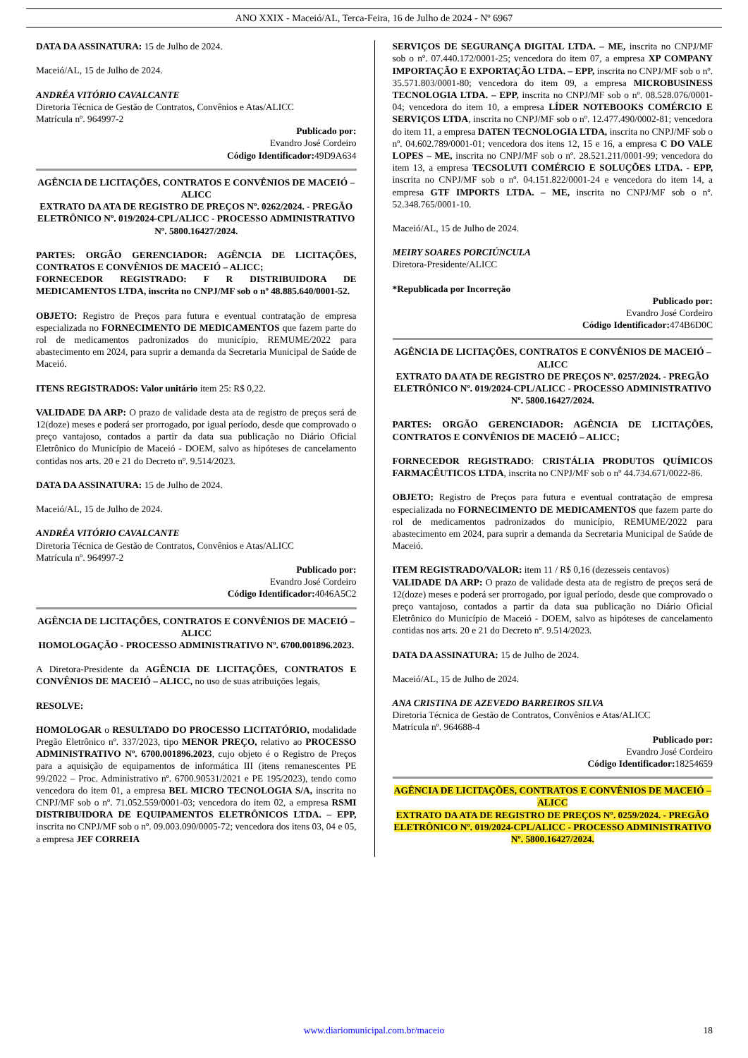ANO XXIX - Maceió/AL, Terca-Feira, 16 de Julho de 2024 - Nº 6967
DATA DA ASSINATURA: 15 de Julho de 2024.
Maceió/AL, 15 de Julho de 2024.
ANDRÉA VITÓRIO CAVALCANTE
Diretoria Técnica de Gestão de Contratos, Convênios e Atas/ALICC
Matrícula nº. 964997-2
Publicado por:
Evandro José Cordeiro
Código Identificador: 49D9A634
AGÊNCIA DE LICITAÇÕES, CONTRATOS E CONVÊNIOS DE MACEIÓ – ALICC
EXTRATO DA ATA DE REGISTRO DE PREÇOS Nº. 0262/2024. - PREGÃO ELETRÔNICO Nº. 019/2024-CPL/ALICC - PROCESSO ADMINISTRATIVO Nº. 5800.16427/2024.
PARTES: ORGÃO GERENCIADOR: AGÊNCIA DE LICITAÇÕES, CONTRATOS E CONVÊNIOS DE MACEIÓ – ALICC;
FORNECEDOR REGISTRADO: F R DISTRIBUIDORA DE MEDICAMENTOS LTDA, inscrita no CNPJ/MF sob o nº 48.885.640/0001-52.
OBJETO: Registro de Preços para futura e eventual contratação de empresa especializada no FORNECIMENTO DE MEDICAMENTOS que fazem parte do rol de medicamentos padronizados do município, REMUME/2022 para abastecimento em 2024, para suprir a demanda da Secretaria Municipal de Saúde de Maceió.
ITENS REGISTRADOS: Valor unitário item 25: R$ 0,22.
VALIDADE DA ARP: O prazo de validade desta ata de registro de preços será de 12(doze) meses e poderá ser prorrogado, por igual período, desde que comprovado o preço vantajoso, contados a partir da data sua publicação no Diário Oficial Eletrônico do Município de Maceió - DOEM, salvo as hipóteses de cancelamento contidas nos arts. 20 e 21 do Decreto nº. 9.514/2023.
DATA DA ASSINATURA: 15 de Julho de 2024.
Maceió/AL, 15 de Julho de 2024.
ANDRÉA VITÓRIO CAVALCANTE
Diretoria Técnica de Gestão de Contratos, Convênios e Atas/ALICC
Matrícula nº. 964997-2
Publicado por:
Evandro José Cordeiro
Código Identificador: 4046A5C2
AGÊNCIA DE LICITAÇÕES, CONTRATOS E CONVÊNIOS DE MACEIÓ – ALICC
HOMOLOGAÇÃO - PROCESSO ADMINISTRATIVO Nº. 6700.001896.2023.
A Diretora-Presidente da AGÊNCIA DE LICITAÇÕES, CONTRATOS E CONVÊNIOS DE MACEIÓ – ALICC, no uso de suas atribuições legais,
RESOLVE:
HOMOLOGAR o RESULTADO DO PROCESSO LICITATÓRIO, modalidade Pregão Eletrônico nº. 337/2023, tipo MENOR PREÇO, relativo ao PROCESSO ADMINISTRATIVO Nº. 6700.001896.2023, cujo objeto é o Registro de Preços para a aquisição de equipamentos de informática III (itens remanescentes PE 99/2022 – Proc. Administrativo nº. 6700.90531/2021 e PE 195/2023), tendo como vencedora do item 01, a empresa BEL MICRO TECNOLOGIA S/A, inscrita no CNPJ/MF sob o nº. 71.052.559/0001-03; vencedora do item 02, a empresa RSMI DISTRIBUIDORA DE EQUIPAMENTOS ELETRÔNICOS LTDA. – EPP, inscrita no CNPJ/MF sob o nº. 09.003.090/0005-72; vencedora dos itens 03, 04 e 05, a empresa JEF CORREIA
SERVIÇOS DE SEGURANÇA DIGITAL LTDA. – ME, inscrita no CNPJ/MF sob o nº. 07.440.172/0001-25; vencedora do item 07, a empresa XP COMPANY IMPORTAÇÃO E EXPORTAÇÃO LTDA. – EPP, inscrita no CNPJ/MF sob o nº. 35.571.803/0001-80; vencedora do item 09, a empresa MICROBUSINESS TECNOLOGIA LTDA. – EPP, inscrita no CNPJ/MF sob o nº. 08.528.076/0001-04; vencedora do item 10, a empresa LÍDER NOTEBOOKS COMÉRCIO E SERVIÇOS LTDA, inscrita no CNPJ/MF sob o nº. 12.477.490/0002-81; vencedora do item 11, a empresa DATEN TECNOLOGIA LTDA, inscrita no CNPJ/MF sob o nº. 04.602.789/0001-01; vencedora dos itens 12, 15 e 16, a empresa C DO VALE LOPES – ME, inscrita no CNPJ/MF sob o nº. 28.521.211/0001-99; vencedora do item 13, a empresa TECSOLUTI COMÉRCIO E SOLUÇÕES LTDA. - EPP, inscrita no CNPJ/MF sob o nº. 04.151.822/0001-24 e vencedora do item 14, a empresa GTF IMPORTS LTDA. – ME, inscrita no CNPJ/MF sob o nº. 52.348.765/0001-10.
Maceió/AL, 15 de Julho de 2024.
MEIRY SOARES PORCIÚNCULA
Diretora-Presidente/ALICC
*Republicada por Incorreção
Publicado por:
Evandro José Cordeiro
Código Identificador: 474B6D0C
AGÊNCIA DE LICITAÇÕES, CONTRATOS E CONVÊNIOS DE MACEIÓ – ALICC
EXTRATO DA ATA DE REGISTRO DE PREÇOS Nº. 0257/2024. - PREGÃO ELETRÔNICO Nº. 019/2024-CPL/ALICC - PROCESSO ADMINISTRATIVO Nº. 5800.16427/2024.
PARTES: ORGÃO GERENCIADOR: AGÊNCIA DE LICITAÇÕES, CONTRATOS E CONVÊNIOS DE MACEIÓ – ALICC;
FORNECEDOR REGISTRADO: CRISTÁLIA PRODUTOS QUÍMICOS FARMACÊUTICOS LTDA, inscrita no CNPJ/MF sob o nº 44.734.671/0022-86.
OBJETO: Registro de Preços para futura e eventual contratação de empresa especializada no FORNECIMENTO DE MEDICAMENTOS que fazem parte do rol de medicamentos padronizados do município, REMUME/2022 para abastecimento em 2024, para suprir a demanda da Secretaria Municipal de Saúde de Maceió.
ITEM REGISTRADO/VALOR: item 11 / R$ 0,16 (dezesseis centavos)
VALIDADE DA ARP: O prazo de validade desta ata de registro de preços será de 12(doze) meses e poderá ser prorrogado, por igual período, desde que comprovado o preço vantajoso, contados a partir da data sua publicação no Diário Oficial Eletrônico do Município de Maceió - DOEM, salvo as hipóteses de cancelamento contidas nos arts. 20 e 21 do Decreto nº. 9.514/2023.
DATA DA ASSINATURA: 15 de Julho de 2024.
Maceió/AL, 15 de Julho de 2024.
ANA CRISTINA DE AZEVEDO BARREIROS SILVA
Diretoria Técnica de Gestão de Contratos, Convênios e Atas/ALICC
Matrícula nº. 964688-4
Publicado por:
Evandro José Cordeiro
Código Identificador: 18254659
AGÊNCIA DE LICITAÇÕES, CONTRATOS E CONVÊNIOS DE MACEIÓ – ALICC
EXTRATO DA ATA DE REGISTRO DE PREÇOS Nº. 0259/2024. - PREGÃO ELETRÔNICO Nº. 019/2024-CPL/ALICC - PROCESSO ADMINISTRATIVO Nº. 5800.16427/2024.
www.diariomunicipal.com.br/maceio 18